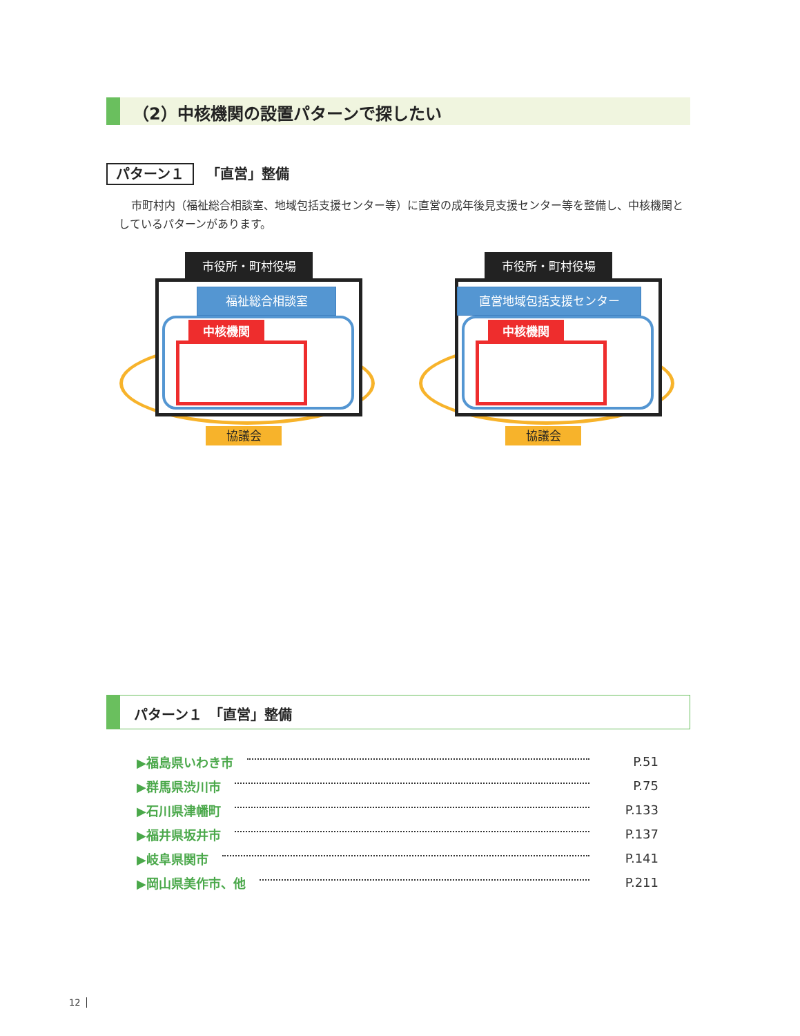（2）中核機関の設置パターンで探したい
パターン１ 「直営」整備
市町村内（福祉総合相談室、地域包括支援センター等）に直営の成年後見支援センター等を整備し、中核機関としているパターンがあります。
市役所・町村役場
福祉総合相談室
中核機関
協議会
市役所・町村役場
直営地域包括支援センター
中核機関
協議会
パターン１　「直営」整備
▶福島県いわき市 P.51
▶群馬県渋川市 P.75
▶石川県津幡町 P.133
▶福井県坂井市 P.137
▶岐阜県関市 P.141
▶岡山県美作市、他 P.211
12